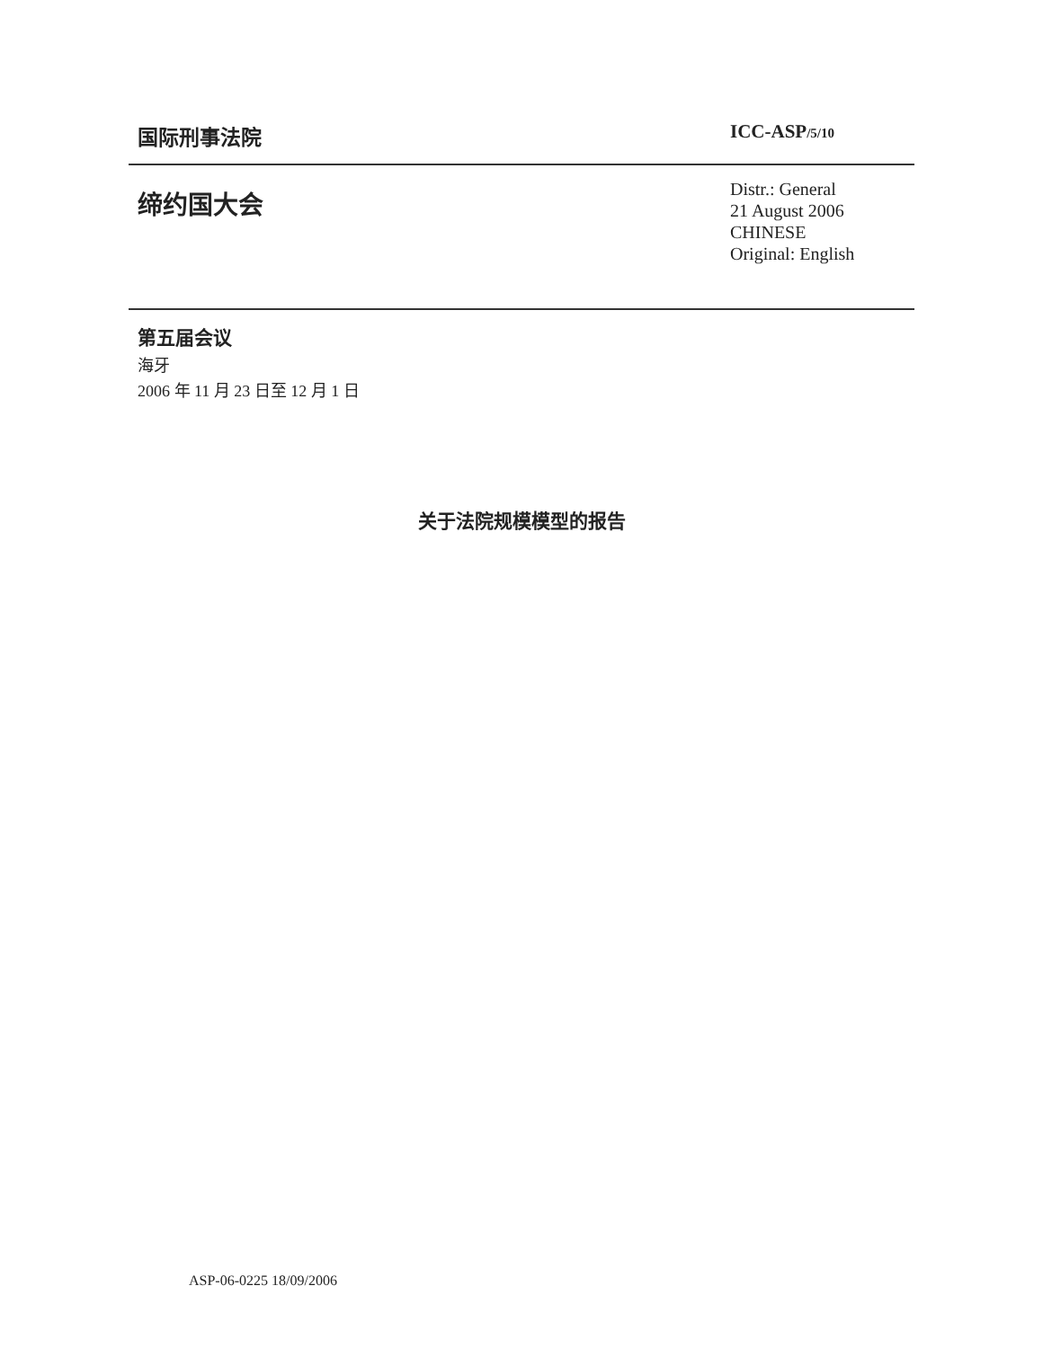国际刑事法院
ICC-ASP/5/10
缔约国大会
Distr.: General
21 August 2006
CHINESE
Original: English
第五届会议
海牙
2006 年 11 月 23 日至 12 月 1 日
关于法院规模模型的报告
ASP-06-0225 18/09/2006